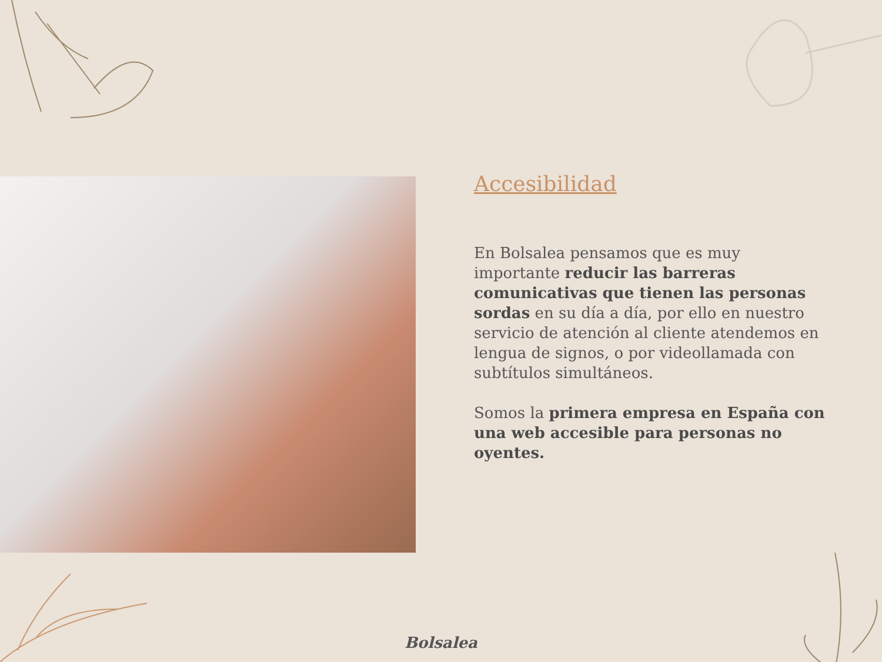Accesibilidad
En Bolsalea pensamos que es muy importante reducir las barreras comunicativas que tienen las personas sordas en su día a día, por ello en nuestro servicio de atención al cliente atendemos en lengua de signos, o por videollamada con subtítulos simultáneos.
Somos la primera empresa en España con una web accesible para personas no oyentes.
Bolsalea